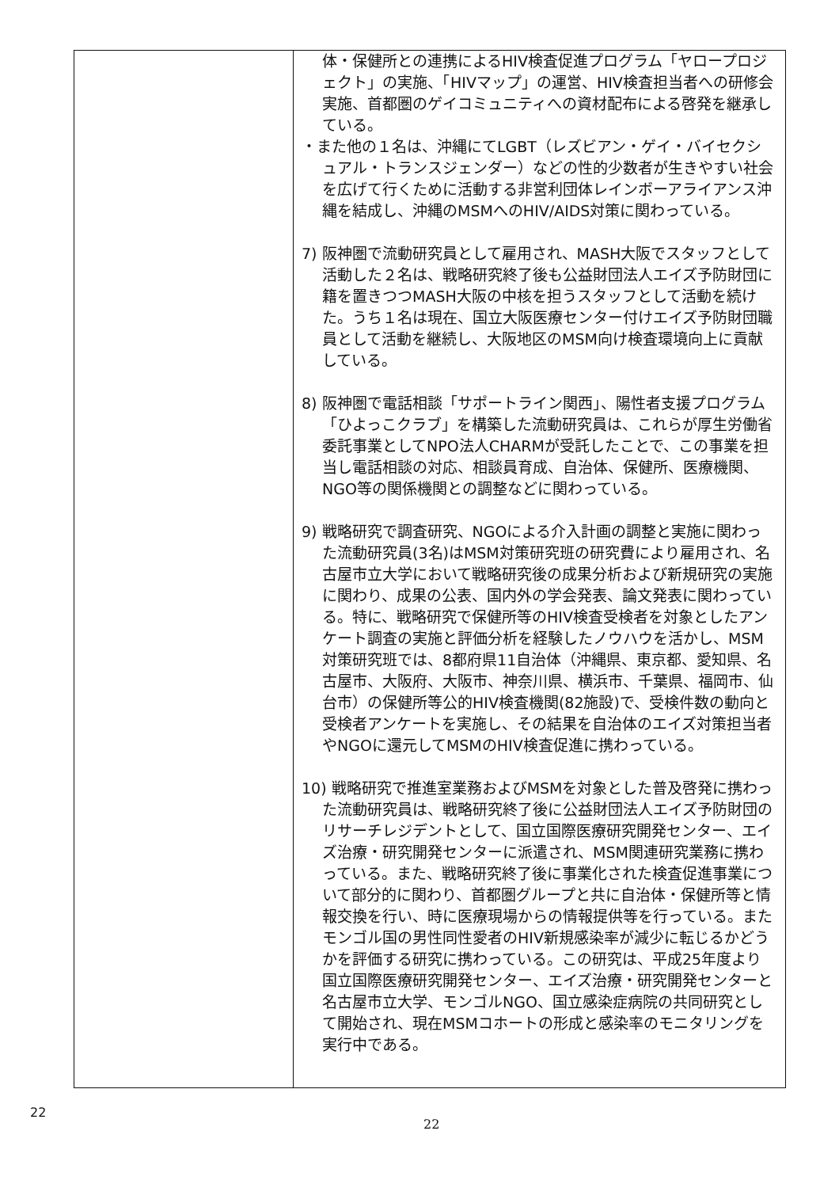| | 体・保健所との連携によるHIV検査促進プログラム「ヤロープロジェクト」の実施、「HIVマップ」の運営、HIV検査担当者への研修会実施、首都圏のゲイコミュニティへの資材配布による啓発を継承している。 ・また他の１名は、沖縄にてLGBT（レズビアン・ゲイ・バイセクシュアル・トランスジェンダー）などの性的少数者が生きやすい社会を広げて行くために活動する非営利団体レインボーアライアンス沖縄を結成し、沖縄のMSMへのHIV/AIDS対策に関わっている。 7) 阪神圏で流動研究員として雇用され、MASH大阪でスタッフとして活動した２名は、戦略研究終了後も公益財団法人エイズ予防財団に籍を置きつつMASH大阪の中核を担うスタッフとして活動を続けた。うち１名は現在、国立大阪医療センター付けエイズ予防財団職員として活動を継続し、大阪地区のMSM向け検査環境向上に貢献している。 8) 阪神圏で電話相談「サポートライン関西」、陽性者支援プログラム「ひよっこクラブ」を構築した流動研究員は、これらが厚生労働省委託事業としてNPO法人CHARMが受託したことで、この事業を担当し電話相談の対応、相談員育成、自治体、保健所、医療機関、NGO等の関係機関との調整などに関わっている。 9) 戦略研究で調査研究、NGOによる介入計画の調整と実施に関わった流動研究員(3名)はMSM対策研究班の研究費により雇用され、名古屋市立大学において戦略研究後の成果分析および新規研究の実施に関わり、成果の公表、国内外の学会発表、論文発表に関わっている。特に、戦略研究で保健所等のHIV検査受検者を対象としたアンケート調査の実施と評価分析を経験したノウハウを活かし、MSM対策研究班では、8都府県11自治体（沖縄県、東京都、愛知県、名古屋市、大阪府、大阪市、神奈川県、横浜市、千葉県、福岡市、仙台市）の保健所等公的HIV検査機関(82施設)で、受検件数の動向と受検者アンケートを実施し、その結果を自治体のエイズ対策担当者やNGOに還元してMSMのHIV検査促進に携わっている。 10) 戦略研究で推進室業務およびMSMを対象とした普及啓発に携わった流動研究員は、戦略研究終了後に公益財団法人エイズ予防財団のリサーチレジデントとして、国立国際医療研究開発センター、エイズ治療・研究開発センターに派遣され、MSM関連研究業務に携わっている。また、戦略研究終了後に事業化された検査促進事業について部分的に関わり、首都圏グループと共に自治体・保健所等と情報交換を行い、時に医療現場からの情報提供等を行っている。またモンゴル国の男性同性愛者のHIV新規感染率が減少に転じるかどうかを評価する研究に携わっている。この研究は、平成25年度より国立国際医療研究開発センター、エイズ治療・研究開発センターと名古屋市立大学、モンゴルNGO、国立感染症病院の共同研究として開始され、現在MSMコホートの形成と感染率のモニタリングを実行中である。 |
22
22